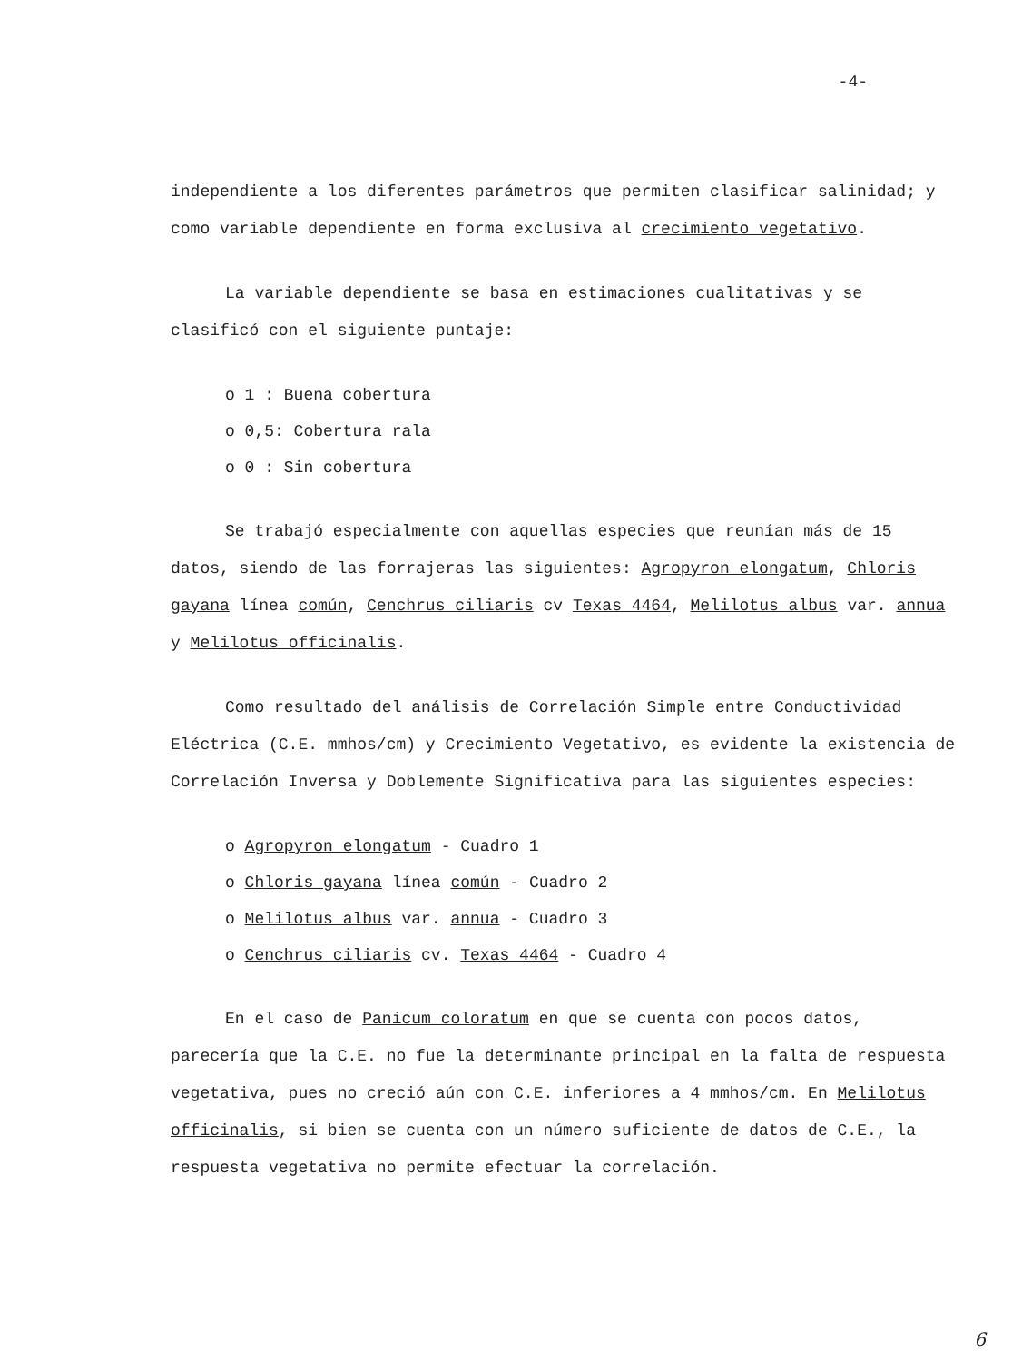-4-
independiente a los diferentes parámetros que permiten clasificar salinidad; y como variable dependiente en forma exclusiva al crecimiento vegetativo.
La variable dependiente se basa en estimaciones cualitativas y se clasificó con el siguiente puntaje:
o 1 : Buena cobertura
o 0,5: Cobertura rala
o 0 : Sin cobertura
Se trabajó especialmente con aquellas especies que reunían más de 15 datos, siendo de las forrajeras las siguientes: Agropyron elongatum, Chloris gayana línea común, Cenchrus ciliaris cv Texas 4464, Melilotus albus var. annua y Melilotus officinalis.
Como resultado del análisis de Correlación Simple entre Conductividad Eléctrica (C.E. mmhos/cm) y Crecimiento Vegetativo, es evidente la existencia de Correlación Inversa y Doblemente Significativa para las siguientes especies:
o Agropyron elongatum - Cuadro 1
o Chloris gayana línea común - Cuadro 2
o Melilotus albus var. annua - Cuadro 3
o Cenchrus ciliaris cv. Texas 4464 - Cuadro 4
En el caso de Panicum coloratum en que se cuenta con pocos datos, parecería que la C.E. no fue la determinante principal en la falta de respuesta vegetativa, pues no creció aún con C.E. inferiores a 4 mmhos/cm. En Melilotus officinalis, si bien se cuenta con un número suficiente de datos de C.E., la respuesta vegetativa no permite efectuar la correlación.
6